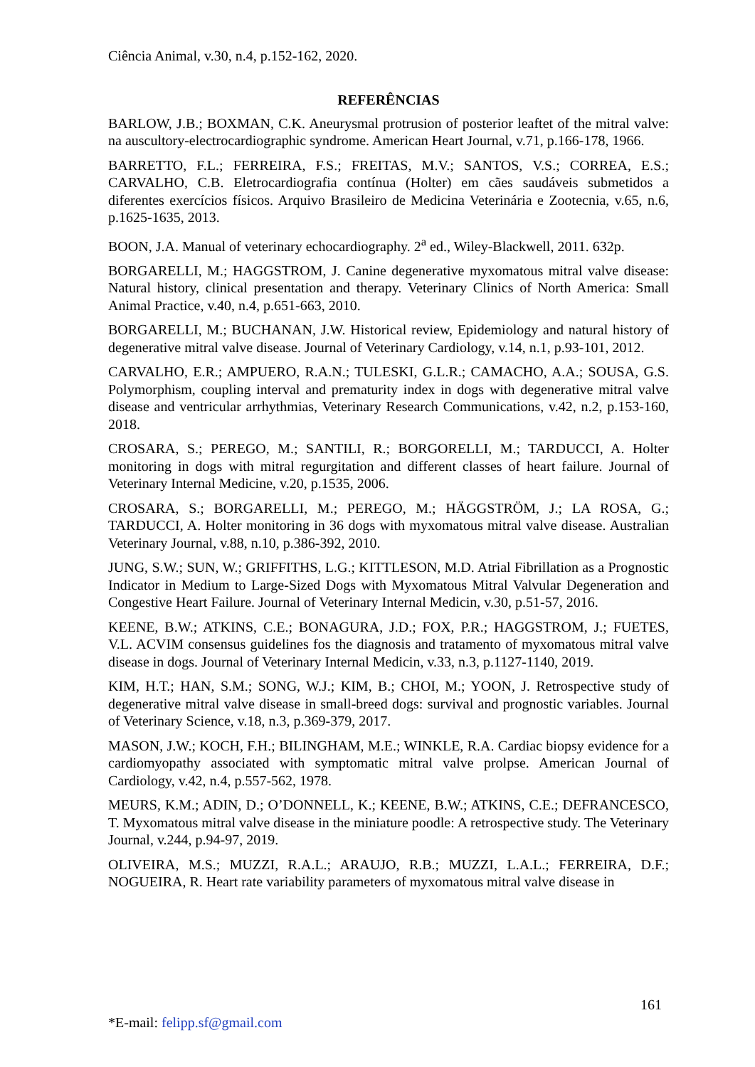Ciência Animal, v.30, n.4, p.152-162, 2020.
REFERÊNCIAS
BARLOW, J.B.; BOXMAN, C.K. Aneurysmal protrusion of posterior leaftet of the mitral valve: na auscultory-electrocardiographic syndrome. American Heart Journal, v.71, p.166-178, 1966.
BARRETTO, F.L.; FERREIRA, F.S.; FREITAS, M.V.; SANTOS, V.S.; CORREA, E.S.; CARVALHO, C.B. Eletrocardiografia contínua (Holter) em cães saudáveis submetidos a diferentes exercícios físicos. Arquivo Brasileiro de Medicina Veterinária e Zootecnia, v.65, n.6, p.1625-1635, 2013.
BOON, J.A. Manual of veterinary echocardiography. 2<sup>a</sup> ed., Wiley-Blackwell, 2011. 632p.
BORGARELLI, M.; HAGGSTROM, J. Canine degenerative myxomatous mitral valve disease: Natural history, clinical presentation and therapy. Veterinary Clinics of North America: Small Animal Practice, v.40, n.4, p.651-663, 2010.
BORGARELLI, M.; BUCHANAN, J.W. Historical review, Epidemiology and natural history of degenerative mitral valve disease. Journal of Veterinary Cardiology, v.14, n.1, p.93-101, 2012.
CARVALHO, E.R.; AMPUERO, R.A.N.; TULESKI, G.L.R.; CAMACHO, A.A.; SOUSA, G.S. Polymorphism, coupling interval and prematurity index in dogs with degenerative mitral valve disease and ventricular arrhythmias, Veterinary Research Communications, v.42, n.2, p.153-160, 2018.
CROSARA, S.; PEREGO, M.; SANTILI, R.; BORGORELLI, M.; TARDUCCI, A. Holter monitoring in dogs with mitral regurgitation and different classes of heart failure. Journal of Veterinary Internal Medicine, v.20, p.1535, 2006.
CROSARA, S.; BORGARELLI, M.; PEREGO, M.; HÄGGSTRÖM, J.; LA ROSA, G.; TARDUCCI, A. Holter monitoring in 36 dogs with myxomatous mitral valve disease. Australian Veterinary Journal, v.88, n.10, p.386-392, 2010.
JUNG, S.W.; SUN, W.; GRIFFITHS, L.G.; KITTLESON, M.D. Atrial Fibrillation as a Prognostic Indicator in Medium to Large-Sized Dogs with Myxomatous Mitral Valvular Degeneration and Congestive Heart Failure. Journal of Veterinary Internal Medicin, v.30, p.51-57, 2016.
KEENE, B.W.; ATKINS, C.E.; BONAGURA, J.D.; FOX, P.R.; HAGGSTROM, J.; FUETES, V.L. ACVIM consensus guidelines fos the diagnosis and tratamento of myxomatous mitral valve disease in dogs. Journal of Veterinary Internal Medicin, v.33, n.3, p.1127-1140, 2019.
KIM, H.T.; HAN, S.M.; SONG, W.J.; KIM, B.; CHOI, M.; YOON, J. Retrospective study of degenerative mitral valve disease in small-breed dogs: survival and prognostic variables. Journal of Veterinary Science, v.18, n.3, p.369-379, 2017.
MASON, J.W.; KOCH, F.H.; BILINGHAM, M.E.; WINKLE, R.A. Cardiac biopsy evidence for a cardiomyopathy associated with symptomatic mitral valve prolpse. American Journal of Cardiology, v.42, n.4, p.557-562, 1978.
MEURS, K.M.; ADIN, D.; O’DONNELL, K.; KEENE, B.W.; ATKINS, C.E.; DEFRANCESCO, T. Myxomatous mitral valve disease in the miniature poodle: A retrospective study. The Veterinary Journal, v.244, p.94-97, 2019.
OLIVEIRA, M.S.; MUZZI, R.A.L.; ARAUJO, R.B.; MUZZI, L.A.L.; FERREIRA, D.F.; NOGUEIRA, R. Heart rate variability parameters of myxomatous mitral valve disease in
161
*E-mail: felipp.sf@gmail.com